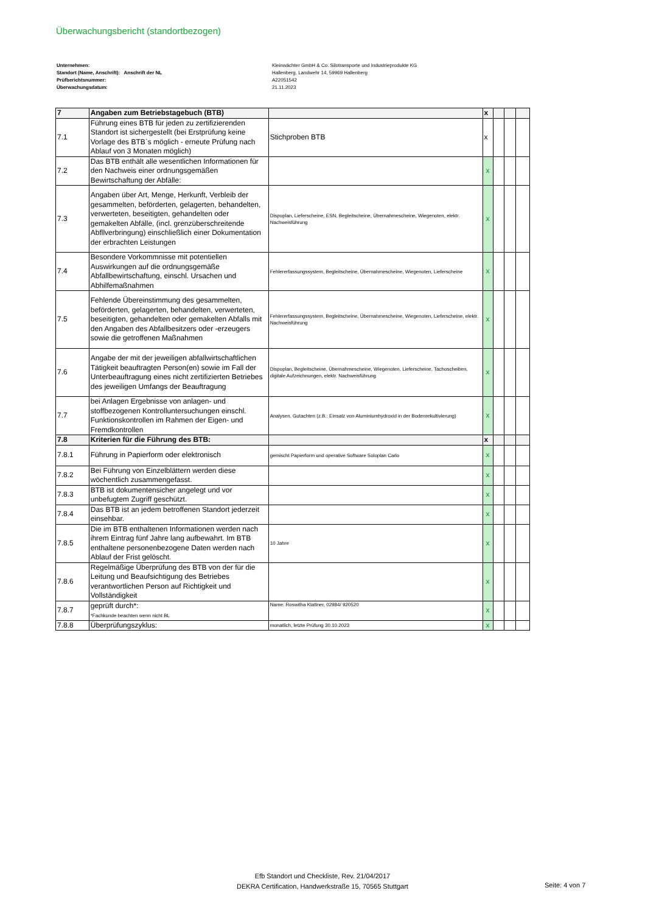Überwachungsbericht (standortbezogen)
Unternehmen:
Standort (Name, Anschrift): Anschrift der NL
Prüfberichtsnummer:
Überwachungsdatum:
Kleinwächter GmbH & Co. Silotransporte und Industrieprodukte KG
Hallenberg, Landwehr 14, 59969 Hallenberg
A22051542
21.11.2023
| 7 | Angaben zum Betriebstagebuch (BTB) | | x | | | |
| 7.1 | Führung eines BTB für jeden zu zertifizierenden Standort ist sichergestellt (bei Erstprüfung keine Vorlage des BTB`s möglich - erneute Prüfung nach Ablauf von 3 Monaten möglich) | Stichproben BTB | x | | | |
| 7.2 | Das BTB enthält alle wesentlichen Informationen für den Nachweis einer ordnungsgemäßen Bewirtschaftung der Abfälle: | | x | | | |
| 7.3 | Angaben über Art, Menge, Herkunft, Verbleib der gesammelten, beförderten, gelagerten, behandelten, verwerteten, beseitigten, gehandelten oder gemakelten Abfälle, (incl. grenzüberschreitende Abfllverbringung) einschließlich einer Dokumentation der erbrachten Leistungen | Dispoplan, Lieferscheine, ESN, Begleitscheine, Übernahmescheine, Wiegenoten, elektr. Nachweisführung | x | | | |
| 7.4 | Besondere Vorkommnisse mit potentiellen Auswirkungen auf die ordnungsgemäße Abfallbewirtschaftung, einschl. Ursachen und Abhilfemaßnahmen | Fehlererfassungssystem, Begleitscheine, Übernahmescheine, Wiegenoten, Lieferscheine | x | | | |
| 7.5 | Fehlende Übereinstimmung des gesammelten, beförderten, gelagerten, behandelten, verwerteten, beseitigten, gehandelten oder gemakelten Abfalls mit den Angaben des Abfallbesitzers oder -erzeugers sowie die getroffenen Maßnahmen | Fehlererfassungssystem, Begleitscheine, Übernahmescheine, Wiegenoten, Lieferscheine, elektr. Nachweisführung | x | | | |
| 7.6 | Angabe der mit der jeweiligen abfallwirtschaftlichen Tätigkeit beauftragten Person(en) sowie im Fall der Unterbeauftragung eines nicht zertifizierten Betriebes des jeweiligen Umfangs der Beauftragung | Dispoplan, Begleitscheine, Übernahmescheine, Wiegenoten, Lieferscheine, Tachoscheiben, digitale Aufzeichnungen, elektr. Nachweisführung | x | | | |
| 7.7 | bei Anlagen Ergebnisse von anlagen- und stoffbezogenen Kontrolluntersuchungen einschl. Funktionskontrollen im Rahmen der Eigen- und Fremdkontrollen | Analysen, Gutachten (z.B.: Einsatz von Aluminiumhydroxid in der Bodenrekultivierung) | x | | | |
| 7.8 | Kriterien für die Führung des BTB: | | x | | | |
| 7.8.1 | Führung in Papierform oder elektronisch | gemischt Papierform und operative Software Soloplan Carlo | x | | | |
| 7.8.2 | Bei Führung von Einzelblättern werden diese wöchentlich zusammengefasst. | | x | | | |
| 7.8.3 | BTB ist dokumentensicher angelegt und vor unbefugtem Zugriff geschützt. | | x | | | |
| 7.8.4 | Das BTB ist an jedem betroffenen Standort jederzeit einsehbar. | | x | | | |
| 7.8.5 | Die im BTB enthaltenen Informationen werden nach ihrem Eintrag fünf Jahre lang aufbewahrt. Im BTB enthaltene personenbezogene Daten werden nach Ablauf der Frist gelöscht. | 10 Jahre | x | | | |
| 7.8.6 | Regelmäßige Überprüfung des BTB von der für die Leitung und Beaufsichtigung des Betriebes verantwortlichen Person auf Richtigkeit und Vollständigkeit | | x | | | |
| 7.8.7 | geprüft durch*: *Fachkunde beachten wenn nicht BL | Name: Roswitha Klattner, 02984/ 920520 | x | | | |
| 7.8.8 | Überprüfungszyklus: | monatlich, letzte Prüfung 30.10.2023 | x | | | |
Efb Standort und Checkliste, Rev. 21/04/2017
DEKRA Certification, Handwerkstraße 15, 70565 Stuttgart
Seite: 4 von 7